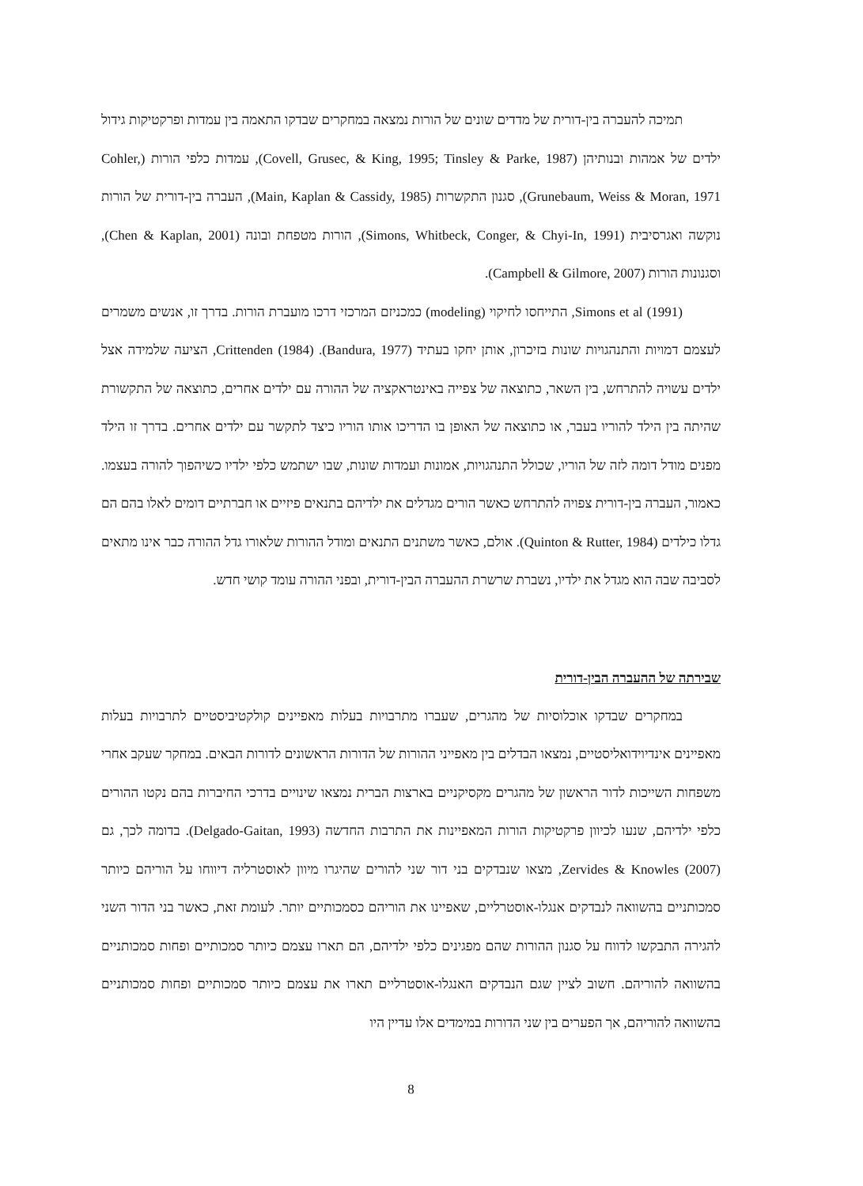תמיכה להעברה בין-דורית של מדדים שונים של הורות נמצאה במחקרים שבדקו התאמה בין עמדות ופרקטיקות גידול ילדים של אמהות ובנותיהן (Covell, Grusec, & King, 1995; Tinsley & Parke, 1987), עמדות כלפי הורות (Cohler, Grunebaum, Weiss & Moran, 1971), סגנון התקשרות (Main, Kaplan & Cassidy, 1985), העברה בין-דורית של הורות נוקשה ואגרסיבית (Simons, Whitbeck, Conger, & Chyi-In, 1991), הורות מטפחת ובונה (Chen & Kaplan, 2001), וסגנונות הורות (Campbell & Gilmore, 2007).
Simons et al (1991), התייחסו לחיקוי (modeling) כמכניזם המרכזי דרכו מועברת הורות. בדרך זו, אנשים משמרים לעצמם דמויות והתנהגויות שונות בזיכרון, אותן יחקו בעתיד (Bandura, 1977). Crittenden (1984), הציעה שלמידה אצל ילדים עשויה להתרחש, בין השאר, כתוצאה של צפייה באינטראקציה של ההורה עם ילדים אחרים, כתוצאה של התקשורת שהיתה בין הילד להוריו בעבר, או כתוצאה של האופן בו הדריכו אותו הוריו כיצד לתקשר עם ילדים אחרים. בדרך זו הילד מפנים מודל דומה לזה של הוריו, שכולל התנהגויות, אמונות ועמדות שונות, שבו ישתמש כלפי ילדיו כשיהפוך להורה בעצמו. כאמור, העברה בין-דורית צפויה להתרחש כאשר הורים מגדלים את ילדיהם בתנאים פיזיים או חברתיים דומים לאלו בהם הם גדלו כילדים (Quinton & Rutter, 1984). אולם, כאשר משתנים התנאים ומודל ההורות שלאורו גדל ההורה כבר אינו מתאים לסביבה שבה הוא מגדל את ילדיו, נשברת שרשרת ההעברה הבין-דורית, ובפני ההורה עומד קושי חדש.
שבירתה של ההעברה הבין-דורית
במחקרים שבדקו אוכלוסיות של מהגרים, שעברו מתרבויות בעלות מאפיינים קולקטיביסטיים לתרבויות בעלות מאפיינים אינדיוידואליסטיים, נמצאו הבדלים בין מאפייני ההורות של הדורות הראשונים לדורות הבאים. במחקר שעקב אחרי משפחות השייכות לדור הראשון של מהגרים מקסיקניים בארצות הברית נמצאו שינויים בדרכי החיברות בהם נקטו ההורים כלפי ילדיהם, שנעו לכיוון פרקטיקות הורות המאפיינות את התרבות החדשה (Delgado-Gaitan, 1993). בדומה לכך, גם Zervides & Knowles (2007), מצאו שנבדקים בני דור שני להורים שהיגרו מיוון לאוסטרליה דיווחו על הוריהם כיותר סמכותניים בהשוואה לנבדקים אנגלו-אוסטרליים, שאפיינו את הוריהם כסמכותיים יותר. לעומת זאת, כאשר בני הדור השני להגירה התבקשו לדווח על סגנון ההורות שהם מפגינים כלפי ילדיהם, הם תארו עצמם כיותר סמכותיים ופחות סמכותניים בהשוואה להוריהם. חשוב לציין שגם הנבדקים האנגלו-אוסטרליים תארו את עצמם כיותר סמכותיים ופחות סמכותניים בהשוואה להוריהם, אך הפערים בין שני הדורות במימדים אלו עדיין היו
8